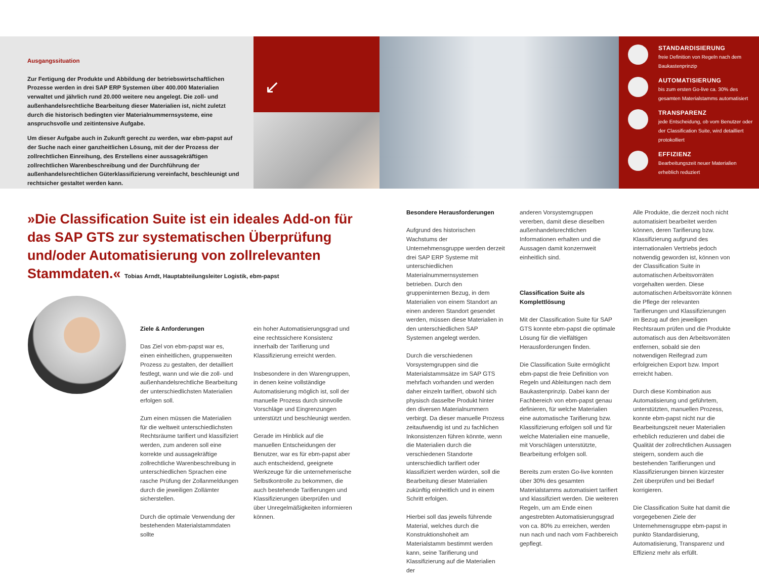Ausgangssituation
Zur Fertigung der Produkte und Abbildung der betriebswirtschaftlichen Prozesse werden in drei SAP ERP Systemen über 400.000 Materialien verwaltet und jährlich rund 20.000 weitere neu angelegt. Die zoll- und außenhandelsrechtliche Bearbeitung dieser Materialien ist, nicht zuletzt durch die historisch bedingten vier Materialnummernsysteme, eine anspruchsvolle und zeitintensive Aufgabe.
Um dieser Aufgabe auch in Zukunft gerecht zu werden, war ebm-papst auf der Suche nach einer ganzheitlichen Lösung, mit der der Prozess der zollrechtlichen Einreihung, des Erstellens einer aussagekräftigen zollrechtlichen Warenbeschreibung und der Durchführung der außenhandelsrechtlichen Güterklassifizierung vereinfacht, beschleunigt und rechtsicher gestaltet werden kann.
↙
STANDARDISIERUNG
freie Definition von Regeln nach dem Baukastenprinzip
AUTOMATISIERUNG
bis zum ersten Go-live ca. 30% des gesamten Materialstamms automatisiert
TRANSPARENZ
jede Entscheidung, ob vom Benutzer oder der Classification Suite, wird detailliert protokolliert
EFFIZIENZ
Bearbeitungszeit neuer Materialien erheblich reduziert
»Die Classification Suite ist ein ideales Add-on für das SAP GTS zur systematischen Überprüfung und/oder Automatisierung von zollrelevanten Stammdaten.« Tobias Arndt, Hauptabteilungsleiter Logistik, ebm-papst
Ziele & Anforderungen
Das Ziel von ebm-papst war es, einen einheitlichen, gruppenweiten Prozess zu gestalten, der detailliert festlegt, wann und wie die zoll- und außenhandelsrechtliche Bearbeitung der unterschiedlichsten Materialien erfolgen soll.
Zum einen müssen die Materialien für die weltweit unterschiedlichsten Rechtsräume tarifiert und klassifiziert werden, zum anderen soll eine korrekte und aussagekräftige zollrechtliche Warenbeschreibung in unterschiedlichen Sprachen eine rasche Prüfung der Zollanmeldungen durch die jeweiligen Zollämter sicherstellen.
Durch die optimale Verwendung der bestehenden Materialstammdaten sollte
ein hoher Automatisierungsgrad und eine rechtssichere Konsistenz innerhalb der Tarifierung und Klassifizierung erreicht werden.
Insbesondere in den Warengruppen, in denen keine vollständige Automatisierung möglich ist, soll der manuelle Prozess durch sinnvolle Vorschläge und Eingrenzungen unterstützt und beschleunigt werden.
Gerade im Hinblick auf die manuellen Entscheidungen der Benutzer, war es für ebm-papst aber auch entscheidend, geeignete Werkzeuge für die unternehmerische Selbstkontrolle zu bekommen, die auch bestehende Tarifierungen und Klassifizierungen überprüfen und über Unregelmäßigkeiten informieren können.
Besondere Herausforderungen
Aufgrund des historischen Wachstums der Unternehmensgruppe werden derzeit drei SAP ERP Systeme mit unterschiedlichen Materialnummernsystemen betrieben. Durch den gruppeninternen Bezug, in dem Materialien von einem Standort an einen anderen Standort gesendet werden, müssen diese Materialien in den unterschiedlichen SAP Systemen angelegt werden.
Durch die verschiedenen Vorsystemgruppen sind die Materialstammsätze im SAP GTS mehrfach vorhanden und werden daher einzeln tarifiert, obwohl sich physisch dasselbe Produkt hinter den diversen Materialnummern verbirgt. Da dieser manuelle Prozess zeitaufwendig ist und zu fachlichen Inkonsistenzen führen könnte, wenn die Materialien durch die verschiedenen Standorte unterschiedlich tarifiert oder klassifiziert werden würden, soll die Bearbeitung dieser Materialien zukünftig einheitlich und in einem Schritt erfolgen.
Hierbei soll das jeweils führende Material, welches durch die Konstruktionshoheit am Materialstamm bestimmt werden kann, seine Tarifierung und Klassifizierung auf die Materialien der
anderen Vorsystemgruppen vererben, damit diese dieselben außenhandelsrechtlichen Informationen erhalten und die Aussagen damit konzernweit einheitlich sind.
Classification Suite als Komplettlösung
Mit der Classification Suite für SAP GTS konnte ebm-papst die optimale Lösung für die vielfältigen Herausforderungen finden.
Die Classification Suite ermöglicht ebm-papst die freie Definition von Regeln und Ableitungen nach dem Baukastenprinzip. Dabei kann der Fachbereich von ebm-papst genau definieren, für welche Materialien eine automatische Tarifierung bzw. Klassifizierung erfolgen soll und für welche Materialien eine manuelle, mit Vorschlägen unterstützte, Bearbeitung erfolgen soll.
Bereits zum ersten Go-live konnten über 30% des gesamten Materialstamms automatisiert tarifiert und klassifiziert werden. Die weiteren Regeln, um am Ende einen angestrebten Automatisierungsgrad von ca. 80% zu erreichen, werden nun nach und nach vom Fachbereich gepflegt.
Alle Produkte, die derzeit noch nicht automatisiert bearbeitet werden können, deren Tarifierung bzw. Klassifizierung aufgrund des internationalen Vertriebs jedoch notwendig geworden ist, können von der Classification Suite in automatischen Arbeitsvorräten vorgehalten werden. Diese automatischen Arbeitsvorräte können die Pflege der relevanten Tarifierungen und Klassifizierungen im Bezug auf den jeweiligen Rechtsraum prüfen und die Produkte automatisch aus den Arbeitsvorräten entfernen, sobald sie den notwendigen Reifegrad zum erfolgreichen Export bzw. Import erreicht haben.
Durch diese Kombination aus Automatisierung und geführtem, unterstützten, manuellen Prozess, konnte ebm-papst nicht nur die Bearbeitungszeit neuer Materialien erheblich reduzieren und dabei die Qualität der zollrechtlichen Aussagen steigern, sondern auch die bestehenden Tarifierungen und Klassifizierungen binnen kürzester Zeit überprüfen und bei Bedarf korrigieren.
Die Classification Suite hat damit die vorgegebenen Ziele der Unternehmensgruppe ebm-papst in punkto Standardisierung, Automatisierung, Transparenz und Effizienz mehr als erfüllt.